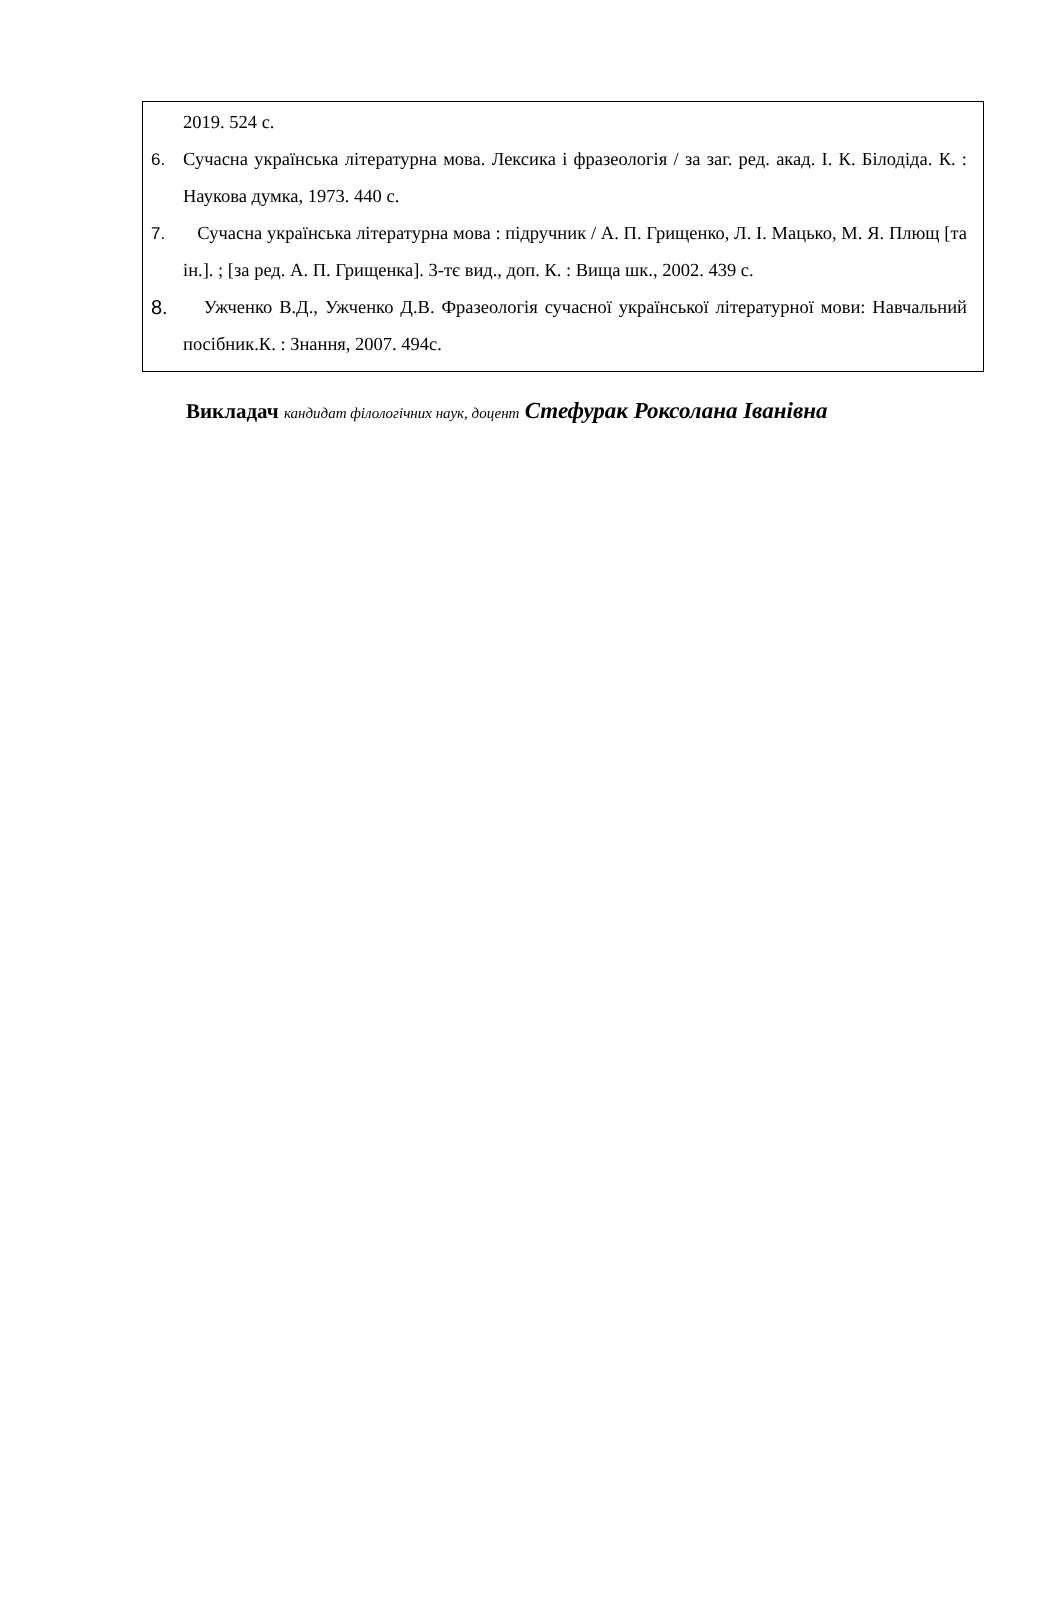2019. 524 с.
6. Сучасна українська літературна мова. Лексика і фразеологія / за заг. ред. акад. І. К. Білодіда. К. : Наукова думка, 1973. 440 с.
7. Сучасна українська літературна мова : підручник / А. П. Грищенко, Л. І. Мацько, М. Я. Плющ [та ін.]. ; [за ред. А. П. Грищенка]. 3-тє вид., доп. К. : Вища шк., 2002. 439 с.
8. Ужченко В.Д., Ужченко Д.В. Фразеологія сучасної української літературної мови: Навчальний посібник.К. : Знання, 2007. 494с.
Викладач кандидат філологічних наук, доцент Стефурак Роксолана Іванівна